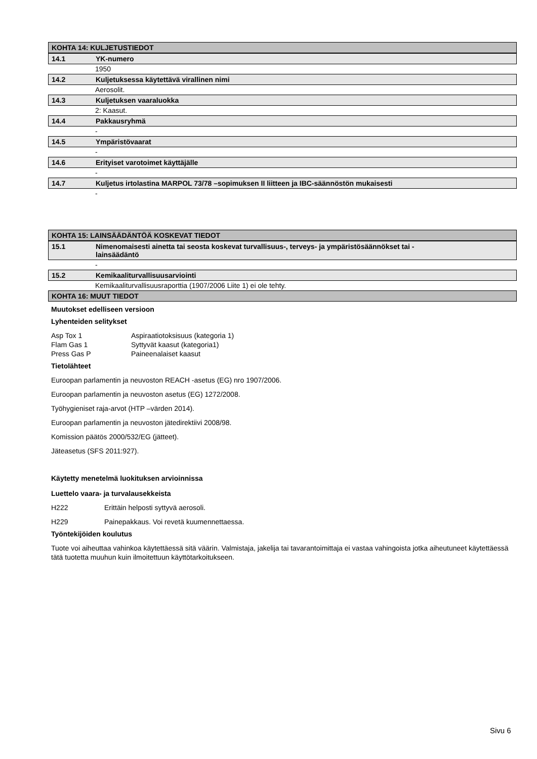KOHTA 14: KULJETUSTIEDOT
14.1 YK-numero
1950
14.2 Kuljetuksessa käytettävä virallinen nimi
Aerosolit.
14.3 Kuljetuksen vaaraluokka
2: Kaasut.
14.4 Pakkausryhmä
-
14.5 Ympäristövaarat
-
14.6 Erityiset varotoimet käyttäjälle
-
14.7 Kuljetus irtolastina MARPOL 73/78 –sopimuksen II liitteen ja IBC-säännöstön mukaisesti
-
KOHTA 15: LAINSÄÄDÄNTÖÄ KOSKEVAT TIEDOT
15.1 Nimenomaisesti ainetta tai seosta koskevat turvallisuus-, terveys- ja ympäristösäännökset tai -
lainsäädäntö
-
15.2 Kemikaaliturvallisuusarviointi
Kemikaaliturvallisuusraporttia (1907/2006 Liite 1) ei ole tehty.
KOHTA 16: MUUT TIEDOT
Muutokset edelliseen versioon
Lyhenteiden selitykset
Asp Tox 1 Aspiraatiotoksisuus (kategoria 1)
Flam Gas 1 Syttyvät kaasut (kategoria1)
Press Gas P Paineenalaiset kaasut
Tietolähteet
Euroopan parlamentin ja neuvoston REACH -asetus (EG) nro 1907/2006.
Euroopan parlamentin ja neuvoston asetus (EG) 1272/2008.
Työhygieniset raja-arvot (HTP –värden 2014).
Euroopan parlamentin ja neuvoston jätedirektiivi 2008/98.
Komission päätös 2000/532/EG (jätteet).
Jäteasetus (SFS 2011:927).
Käytetty menetelmä luokituksen arvioinnissa
Luettelo vaara- ja turvalausekkeista
H222 Erittäin helposti syttyvä aerosoli.
H229 Painepakkaus. Voi revetä kuumennettaessa.
Työntekijöiden koulutus
Tuote voi aiheuttaa vahinkoa käytettäessä sitä väärin. Valmistaja, jakelija tai tavarantoimittaja ei vastaa vahingoista jotka aiheutuneet käytettäessä tätä tuotetta muuhun kuin ilmoitettuun käyttötarkoitukseen.
Sivu 6